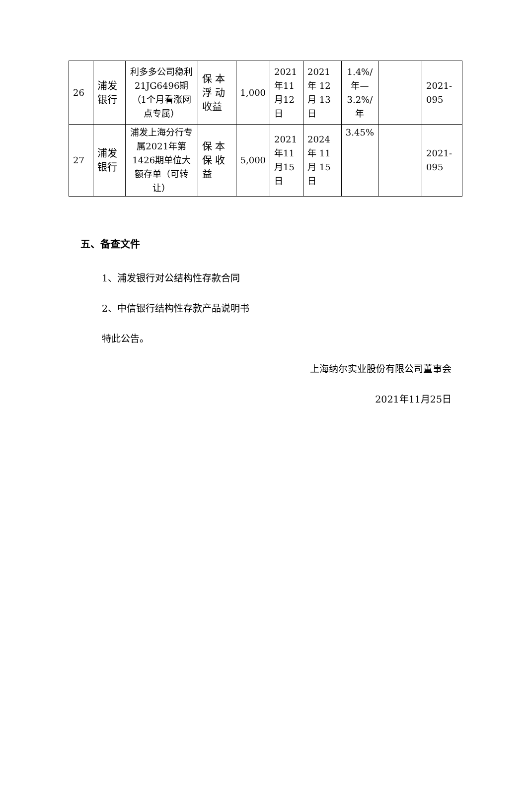| 26 | 浦发银行 | 利多多公司稳利21JG6496期（1个月看涨网点专属） | 保 本浮 动收益 | 1,000 | 2021年11月12日 | 2021年 12月 13日 | 1.4%/年—3.2%/年 | | 2021-095 |
| 27 | 浦发银行 | 浦发上海分行专属2021年第1426期单位大额存单（可转让） | 保 本保 收益 | 5,000 | 2021年11月15日 | 2024年 11月 15日 | 3.45% | | 2021-095 |
五、备查文件
1、浦发银行对公结构性存款合同
2、中信银行结构性存款产品说明书
特此公告。
上海纳尔实业股份有限公司董事会
2021年11月25日